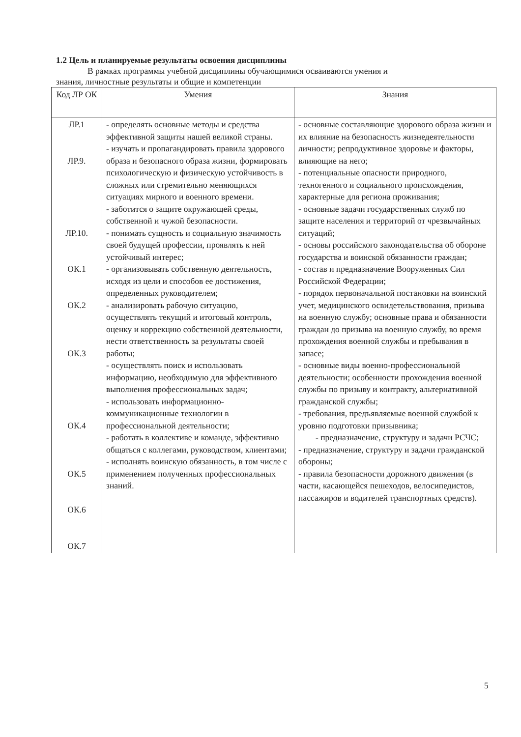1.2 Цель и планируемые результаты освоения дисциплины
В рамках программы учебной дисциплины обучающимися осваиваются умения и
знания, личностные результаты и общие и компетенции
| Код ЛР ОК | Умения | Знания |
| --- | --- | --- |
| ЛР.1 ЛР.9. ЛР.10. ОК.1 ОК.2 ОК.3 ОК.4 ОК.5 ОК.6 ОК.7 | - определять основные методы и средства эффективной защиты нашей великой страны. - изучать и пропагандировать правила здорового образа и безопасного образа жизни, формировать психологическую и физическую устойчивость в сложных или стремительно меняющихся ситуациях мирного и военного времени. - заботится о защите окружающей среды, собственной и чужой безопасности. - понимать сущность и социальную значимость своей будущей профессии, проявлять к ней устойчивый интерес; - организовывать собственную деятельность, исходя из цели и способов ее достижения, определенных руководителем; - анализировать рабочую ситуацию, осуществлять текущий и итоговый контроль, оценку и коррекцию собственной деятельности, нести ответственность за результаты своей работы; - осуществлять поиск и использовать информацию, необходимую для эффективного выполнения профессиональных задач; - использовать информационно-коммуникационные технологии в профессиональной деятельности; - работать в коллективе и команде, эффективно общаться с коллегами, руководством, клиентами; - исполнять воинскую обязанность, в том числе с применением полученных профессиональных знаний. | - основные составляющие здорового образа жизни и их влияние на безопасность жизнедеятельности личности; репродуктивное здоровье и факторы, влияющие на него; - потенциальные опасности природного, техногенного и социального происхождения, характерные для региона проживания; - основные задачи государственных служб по защите населения и территорий от чрезвычайных ситуаций; - основы российского законодательства об обороне государства и воинской обязанности граждан; - состав и предназначение Вооруженных Сил Российской Федерации; - порядок первоначальной постановки на воинский учет, медицинского освидетельствования, призыва на военную службу; основные права и обязанности граждан до призыва на военную службу, во время прохождения военной службы и пребывания в запасе; - основные виды военно-профессиональной деятельности; особенности прохождения военной службы по призыву и контракту, альтернативной гражданской службы; - требования, предъявляемые военной службой к уровню подготовки призывника; - предназначение, структуру и задачи РСЧС; - предназначение, структуру и задачи гражданской обороны; - правила безопасности дорожного движения (в части, касающейся пешеходов, велосипедистов, пассажиров и водителей транспортных средств). |
5